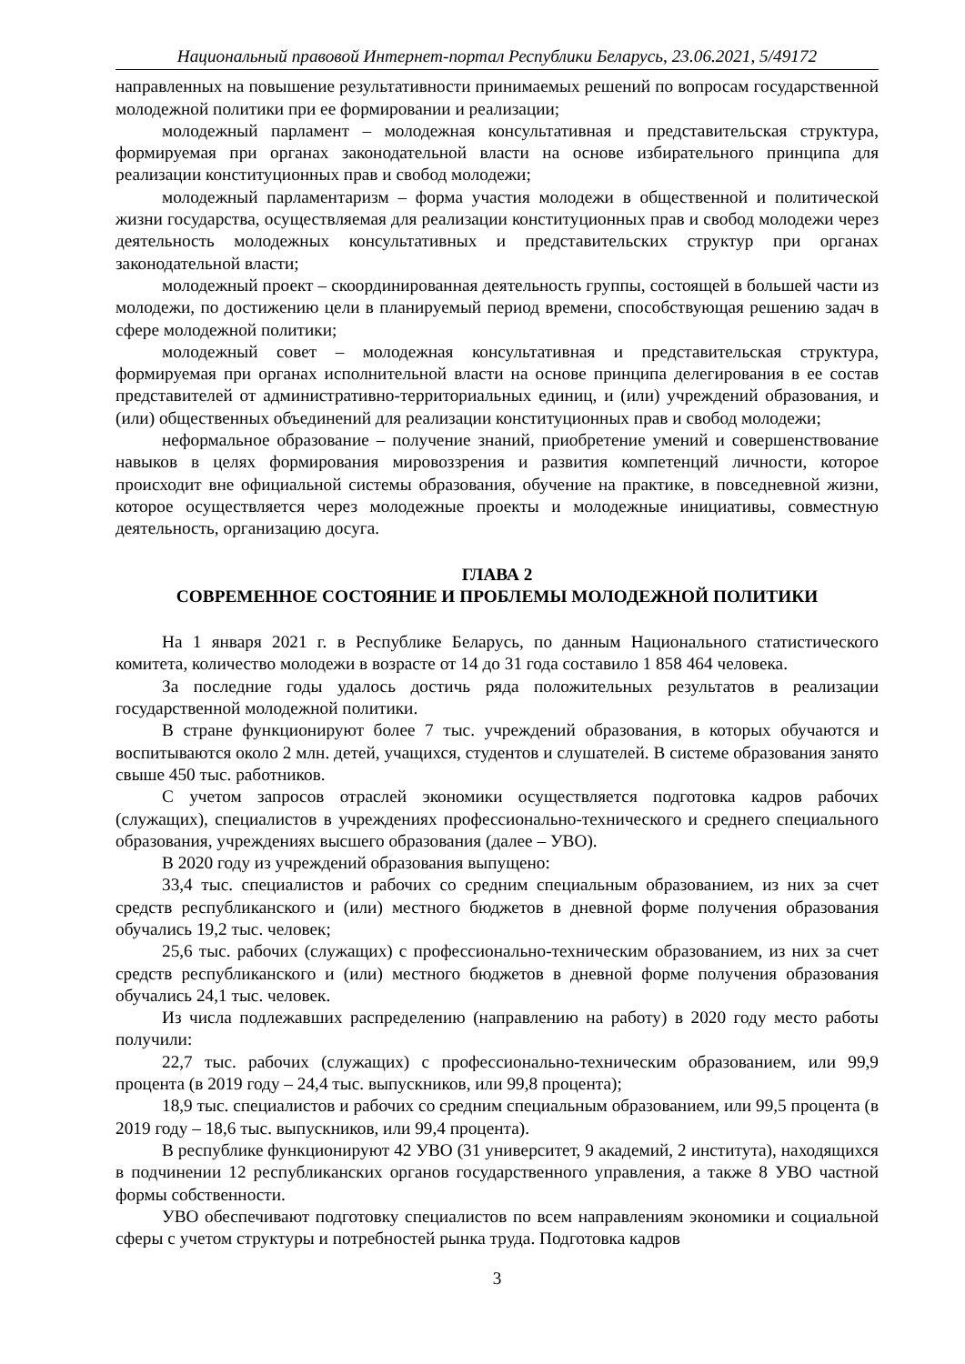Национальный правовой Интернет-портал Республики Беларусь, 23.06.2021, 5/49172
направленных на повышение результативности принимаемых решений по вопросам государственной молодежной политики при ее формировании и реализации;
молодежный парламент – молодежная консультативная и представительская структура, формируемая при органах законодательной власти на основе избирательного принципа для реализации конституционных прав и свобод молодежи;
молодежный парламентаризм – форма участия молодежи в общественной и политической жизни государства, осуществляемая для реализации конституционных прав и свобод молодежи через деятельность молодежных консультативных и представительских структур при органах законодательной власти;
молодежный проект – скоординированная деятельность группы, состоящей в большей части из молодежи, по достижению цели в планируемый период времени, способствующая решению задач в сфере молодежной политики;
молодежный совет – молодежная консультативная и представительская структура, формируемая при органах исполнительной власти на основе принципа делегирования в ее состав представителей от административно-территориальных единиц, и (или) учреждений образования, и (или) общественных объединений для реализации конституционных прав и свобод молодежи;
неформальное образование – получение знаний, приобретение умений и совершенствование навыков в целях формирования мировоззрения и развития компетенций личности, которое происходит вне официальной системы образования, обучение на практике, в повседневной жизни, которое осуществляется через молодежные проекты и молодежные инициативы, совместную деятельность, организацию досуга.
ГЛАВА 2
СОВРЕМЕННОЕ СОСТОЯНИЕ И ПРОБЛЕМЫ МОЛОДЕЖНОЙ ПОЛИТИКИ
На 1 января 2021 г. в Республике Беларусь, по данным Национального статистического комитета, количество молодежи в возрасте от 14 до 31 года составило 1 858 464 человека.
За последние годы удалось достичь ряда положительных результатов в реализации государственной молодежной политики.
В стране функционируют более 7 тыс. учреждений образования, в которых обучаются и воспитываются около 2 млн. детей, учащихся, студентов и слушателей. В системе образования занято свыше 450 тыс. работников.
С учетом запросов отраслей экономики осуществляется подготовка кадров рабочих (служащих), специалистов в учреждениях профессионально-технического и среднего специального образования, учреждениях высшего образования (далее – УВО).
В 2020 году из учреждений образования выпущено:
33,4 тыс. специалистов и рабочих со средним специальным образованием, из них за счет средств республиканского и (или) местного бюджетов в дневной форме получения образования обучались 19,2 тыс. человек;
25,6 тыс. рабочих (служащих) с профессионально-техническим образованием, из них за счет средств республиканского и (или) местного бюджетов в дневной форме получения образования обучались 24,1 тыс. человек.
Из числа подлежавших распределению (направлению на работу) в 2020 году место работы получили:
22,7 тыс. рабочих (служащих) с профессионально-техническим образованием, или 99,9 процента (в 2019 году – 24,4 тыс. выпускников, или 99,8 процента);
18,9 тыс. специалистов и рабочих со средним специальным образованием, или 99,5 процента (в 2019 году – 18,6 тыс. выпускников, или 99,4 процента).
В республике функционируют 42 УВО (31 университет, 9 академий, 2 института), находящихся в подчинении 12 республиканских органов государственного управления, а также 8 УВО частной формы собственности.
УВО обеспечивают подготовку специалистов по всем направлениям экономики и социальной сферы с учетом структуры и потребностей рынка труда. Подготовка кадров
3